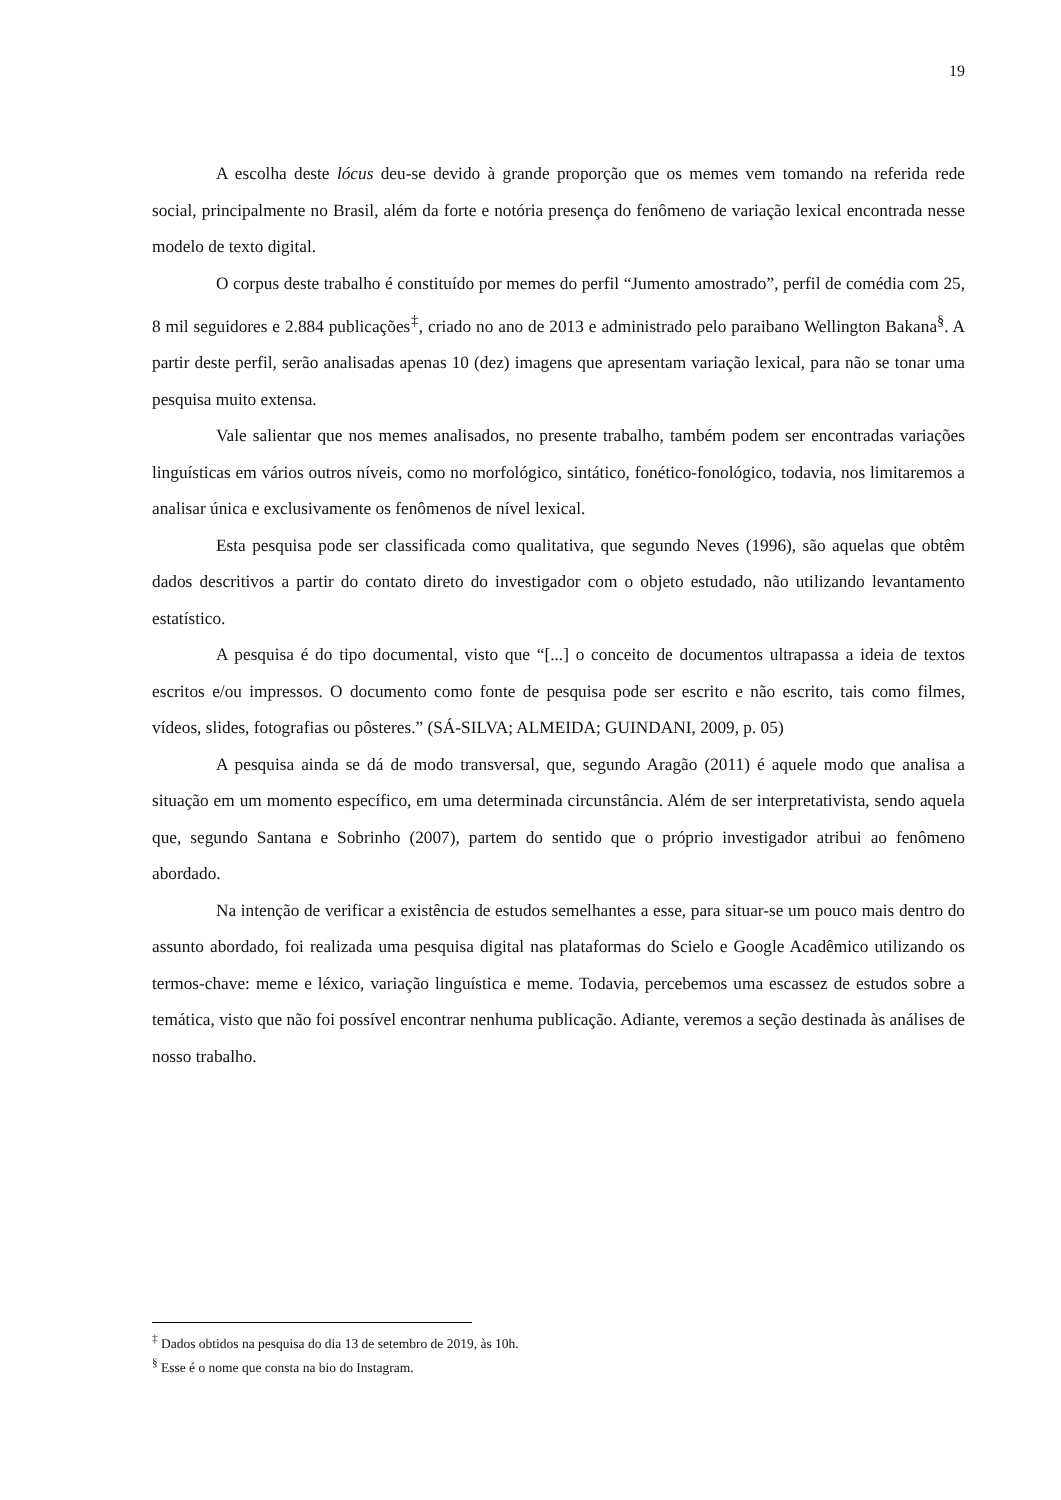19
A escolha deste lócus deu-se devido à grande proporção que os memes vem tomando na referida rede social, principalmente no Brasil, além da forte e notória presença do fenômeno de variação lexical encontrada nesse modelo de texto digital.
O corpus deste trabalho é constituído por memes do perfil “Jumento amostrado”, perfil de comédia com 25, 8 mil seguidores e 2.884 publicações<sup>‡</sup>, criado no ano de 2013 e administrado pelo paraibano Wellington Bakana<sup>§</sup>. A partir deste perfil, serão analisadas apenas 10 (dez) imagens que apresentam variação lexical, para não se tonar uma pesquisa muito extensa.
Vale salientar que nos memes analisados, no presente trabalho, também podem ser encontradas variações linguísticas em vários outros níveis, como no morfológico, sintático, fonético-fonológico, todavia, nos limitaremos a analisar única e exclusivamente os fenômenos de nível lexical.
Esta pesquisa pode ser classificada como qualitativa, que segundo Neves (1996), são aquelas que obtêm dados descritivos a partir do contato direto do investigador com o objeto estudado, não utilizando levantamento estatístico.
A pesquisa é do tipo documental, visto que “[...] o conceito de documentos ultrapassa a ideia de textos escritos e/ou impressos. O documento como fonte de pesquisa pode ser escrito e não escrito, tais como filmes, vídeos, slides, fotografias ou pôsteres.” (SÁ-SILVA; ALMEIDA; GUINDANI, 2009, p. 05)
A pesquisa ainda se dá de modo transversal, que, segundo Aragão (2011) é aquele modo que analisa a situação em um momento específico, em uma determinada circunstância. Além de ser interpretativista, sendo aquela que, segundo Santana e Sobrinho (2007), partem do sentido que o próprio investigador atribui ao fenômeno abordado.
Na intenção de verificar a existência de estudos semelhantes a esse, para situar-se um pouco mais dentro do assunto abordado, foi realizada uma pesquisa digital nas plataformas do Scielo e Google Acadêmico utilizando os termos-chave: meme e léxico, variação linguística e meme. Todavia, percebemos uma escassez de estudos sobre a temática, visto que não foi possível encontrar nenhuma publicação. Adiante, veremos a seção destinada às análises de nosso trabalho.
<sup>‡</sup> Dados obtidos na pesquisa do dia 13 de setembro de 2019, às 10h.
<sup>§</sup> Esse é o nome que consta na bio do Instagram.